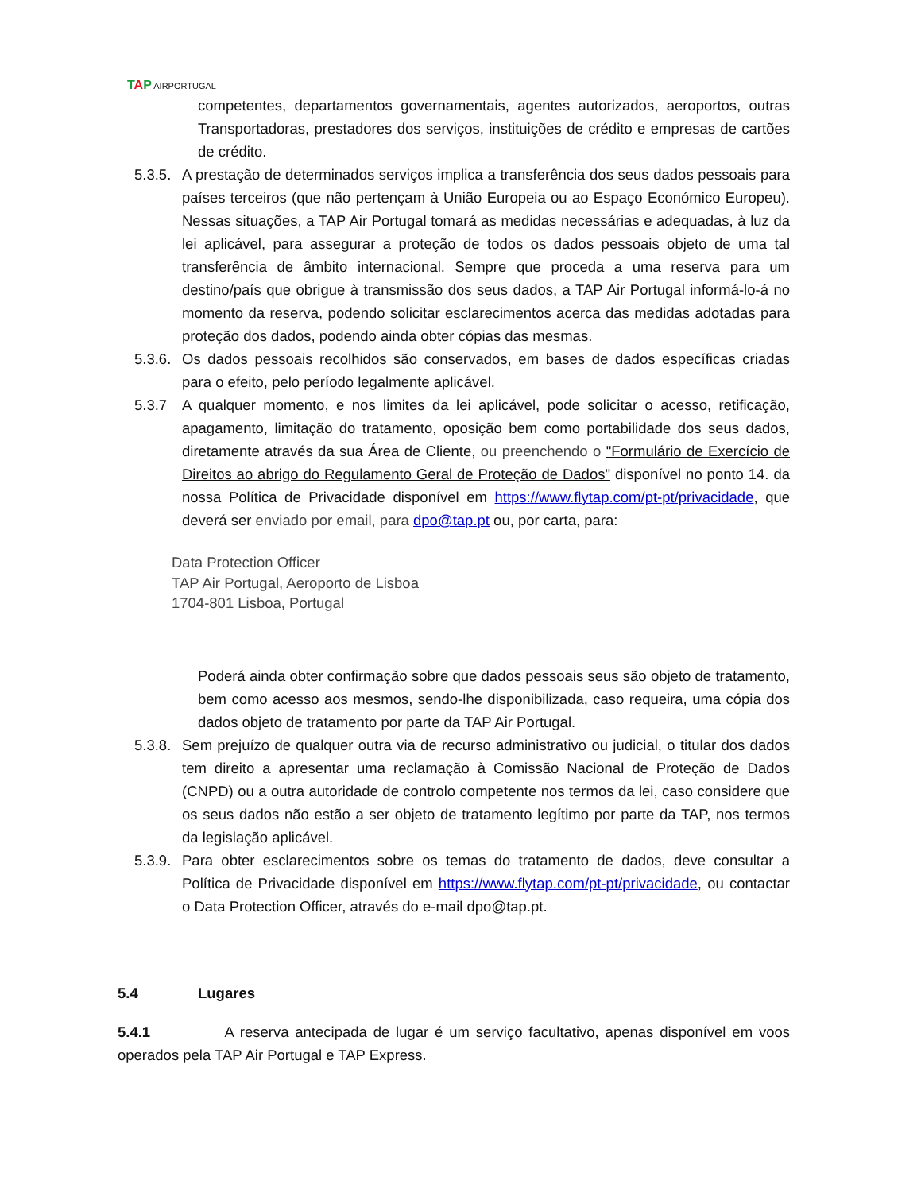TAP AIRPORTUGAL
competentes, departamentos governamentais, agentes autorizados, aeroportos, outras Transportadoras, prestadores dos serviços, instituições de crédito e empresas de cartões de crédito.
5.3.5. A prestação de determinados serviços implica a transferência dos seus dados pessoais para países terceiros (que não pertençam à União Europeia ou ao Espaço Económico Europeu). Nessas situações, a TAP Air Portugal tomará as medidas necessárias e adequadas, à luz da lei aplicável, para assegurar a proteção de todos os dados pessoais objeto de uma tal transferência de âmbito internacional. Sempre que proceda a uma reserva para um destino/país que obrigue à transmissão dos seus dados, a TAP Air Portugal informá-lo-á no momento da reserva, podendo solicitar esclarecimentos acerca das medidas adotadas para proteção dos dados, podendo ainda obter cópias das mesmas.
5.3.6. Os dados pessoais recolhidos são conservados, em bases de dados específicas criadas para o efeito, pelo período legalmente aplicável.
5.3.7 A qualquer momento, e nos limites da lei aplicável, pode solicitar o acesso, retificação, apagamento, limitação do tratamento, oposição bem como portabilidade dos seus dados, diretamente através da sua Área de Cliente, ou preenchendo o "Formulário de Exercício de Direitos ao abrigo do Regulamento Geral de Proteção de Dados" disponível no ponto 14. da nossa Política de Privacidade disponível em https://www.flytap.com/pt-pt/privacidade, que deverá ser enviado por email, para dpo@tap.pt ou, por carta, para:
Data Protection Officer
TAP Air Portugal, Aeroporto de Lisboa
1704-801 Lisboa, Portugal
Poderá ainda obter confirmação sobre que dados pessoais seus são objeto de tratamento, bem como acesso aos mesmos, sendo-lhe disponibilizada, caso requeira, uma cópia dos dados objeto de tratamento por parte da TAP Air Portugal.
5.3.8. Sem prejuízo de qualquer outra via de recurso administrativo ou judicial, o titular dos dados tem direito a apresentar uma reclamação à Comissão Nacional de Proteção de Dados (CNPD) ou a outra autoridade de controlo competente nos termos da lei, caso considere que os seus dados não estão a ser objeto de tratamento legítimo por parte da TAP, nos termos da legislação aplicável.
5.3.9. Para obter esclarecimentos sobre os temas do tratamento de dados, deve consultar a Política de Privacidade disponível em https://www.flytap.com/pt-pt/privacidade, ou contactar o Data Protection Officer, através do e-mail dpo@tap.pt.
5.4 Lugares
5.4.1 A reserva antecipada de lugar é um serviço facultativo, apenas disponível em voos operados pela TAP Air Portugal e TAP Express.